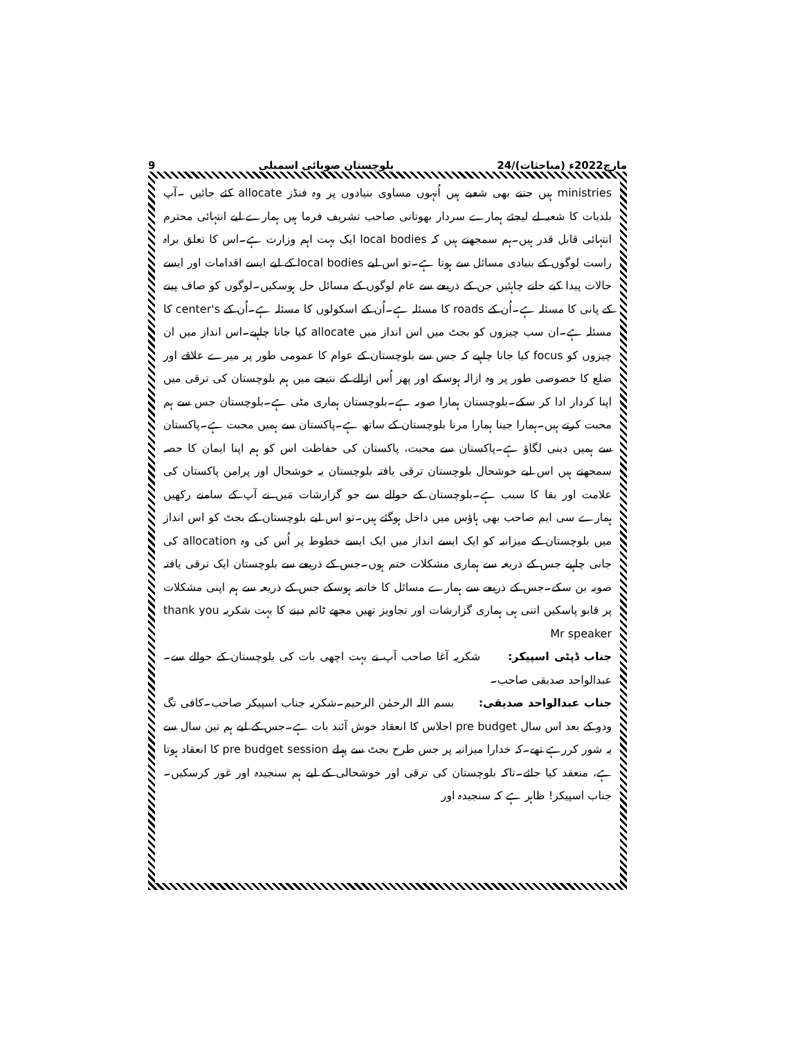9 بلوچستان صوبائی اسمبلی 24/مارچ2022ء (مباحثات)
ministries ہیں جتنے بھی شعبے ہیں اُنہوں مساوی بنیادوں پر وہ فنڈز allocate کئے جائیں ۔آپ بلدیات کا شعبہ لے لیجئے ہمارے سردار بھوتانی صاحب تشریف فرما ہیں ہمارے لیے انتہائی محترم انتہائی قابل قدر ہیں۔ہم سمجھتے ہیں کہ local bodies ایک بہت اہم وزارت ہے۔اس کا تعلق براہ راست لوگوں کے بنیادی مسائل سے ہوتا ہے۔تو اس لیے local bodies کے لیے ایسے اقدامات اور ایسے حالات پیدا کیے جانے چاہئیں جن کے ذریعے سے عام لوگوں کے مسائل حل ہوسکیں۔لوگوں کو صاف پینے کے پانی کا مسئلہ ہے۔اُن کے roads کا مسئلہ ہے۔اُن کے اسکولوں کا مسئلہ ہے۔اُن کے center's کا مسئلہ ہے۔ان سب چیزوں کو بجٹ میں اس انداز میں allocate کیا جانا چاہیے۔اس انداز میں ان چیزوں کو focus کیا جانا چاہیے کہ جس سے بلوچستان کے عوام کا عمومی طور پر میرے علاقے اور ضلع کا خصوصی طور پر وہ ازالہ ہوسکے اور پھر اُس ازالے کے نتیجے میں ہم بلوچستان کی ترقی میں اپنا کردار ادا کر سکے۔بلوچستان ہمارا صوبہ ہے۔بلوچستان ہماری مٹی ہے۔بلوچستان جس سے ہم محبت کرتے ہیں۔ہمارا جینا ہمارا مرنا بلوچستان کے ساتھ ہے۔پاکستان سے ہمیں محبت ہے۔پاکستان سے ہمیں دینی لگاؤ ہے۔پاکستان سے محبت، پاکستان کی حفاظت اس کو ہم اپنا ایمان کا حصہ سمجھتے ہیں اس لیے خوشحال بلوچستان ترقی یافتہ بلوچستان یہ خوشحال اور پرامن پاکستان کی علامت اور بقا کا سبب ہے۔بلوچستان کے حوالے سے جو گزارشات مَیں نے آپ کے سامنے رکھیں ہمارے سی ایم صاحب بھی ہاؤس میں داخل ہوگئے ہیں۔تو اس لیے بلوچستان کے بجٹ کو اس انداز میں بلوچستان کے میزانیہ کو ایک ایسے انداز میں ایک ایسے خطوط پر اُس کی وہ allocation کی جانی چاہیے جس کے ذریعہ سے ہماری مشکلات ختم ہوں۔جس کے ذریعے سے بلوچستان ایک ترقی یافتہ صوبہ بن سکے۔جس کے ذریعے سے ہمارے مسائل کا خاتمہ ہوسکے جس کے ذریعہ سے ہم اپنی مشکلات پر قابو پاسکیں اتنی ہی ہماری گزارشات اور تجاویز تھیں مجھے ٹائم دینے کا بہت شکریہ thank you Mr speaker
جناب ڈپٹی اسپیکر: شکریہ آغا صاحب آپ نے بہت اچھی بات کی بلوچستان کے حوالے سے۔ عبدالواحد صدیقی صاحب۔
جناب عبدالواحد صدیقی: بسم اللہ الرحمٰن الرحیم۔شکریہ جناب اسپیکر صاحب۔کافی تگ ودو کے بعد اس سال pre budget اجلاس کا انعقاد خوش آئند بات ہے۔جس کے لیے ہم تین سال سے یہ شور کررہے تھے۔کہ خدارا میزانیہ پر جس طرح بجٹ سے پہلے pre budget session کا انعقاد ہوتا ہے، منعقد کیا جائے۔تاکہ بلوچستان کی ترقی اور خوشحالی کے لیے ہم سنجیدہ اور غور کرسکیں۔جناب اسپیکر! ظاہر ہے کہ سنجیدہ اور